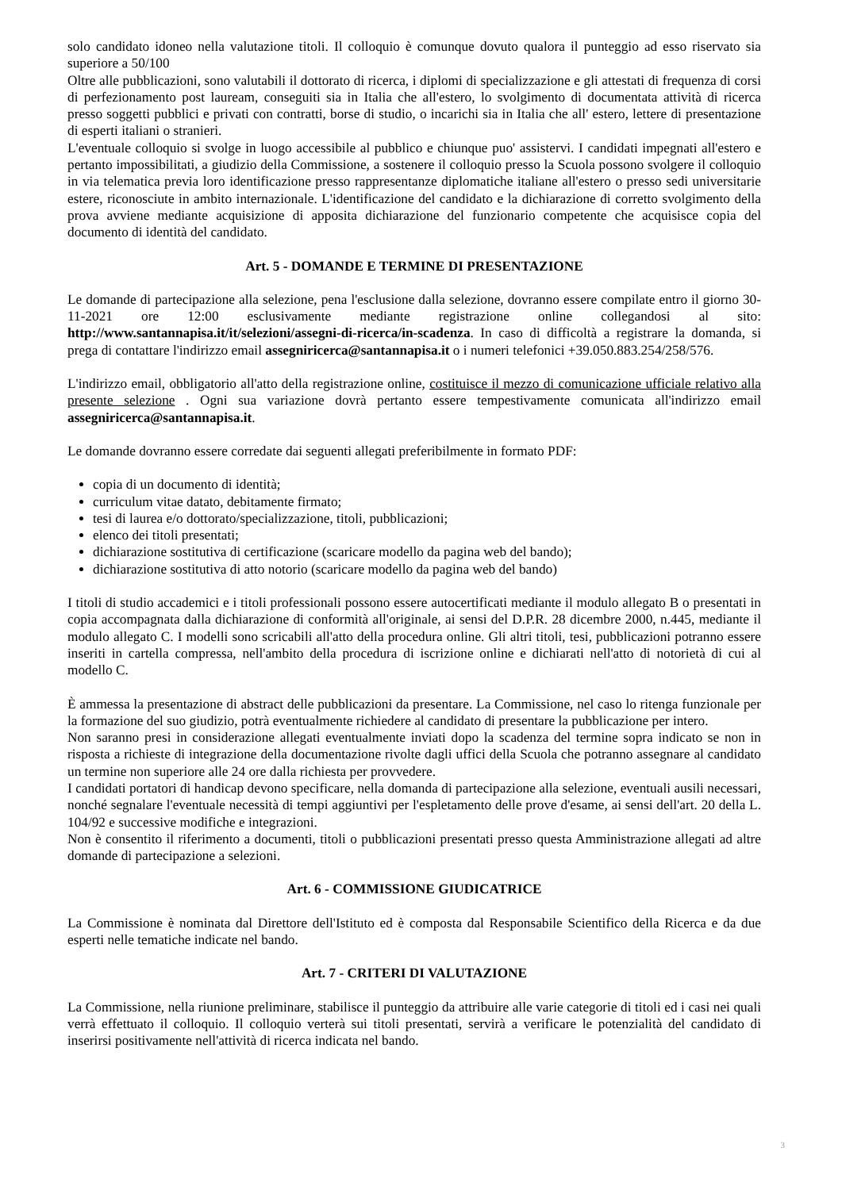solo candidato idoneo nella valutazione titoli. Il colloquio è comunque dovuto qualora il punteggio ad esso riservato sia superiore a 50/100
Oltre alle pubblicazioni, sono valutabili il dottorato di ricerca, i diplomi di specializzazione e gli attestati di frequenza di corsi di perfezionamento post lauream, conseguiti sia in Italia che all'estero, lo svolgimento di documentata attività di ricerca presso soggetti pubblici e privati con contratti, borse di studio, o incarichi sia in Italia che all' estero, lettere di presentazione di esperti italiani o stranieri.
L'eventuale colloquio si svolge in luogo accessibile al pubblico e chiunque puo' assistervi. I candidati impegnati all'estero e pertanto impossibilitati, a giudizio della Commissione, a sostenere il colloquio presso la Scuola possono svolgere il colloquio in via telematica previa loro identificazione presso rappresentanze diplomatiche italiane all'estero o presso sedi universitarie estere, riconosciute in ambito internazionale. L'identificazione del candidato e la dichiarazione di corretto svolgimento della prova avviene mediante acquisizione di apposita dichiarazione del funzionario competente che acquisisce copia del documento di identità del candidato.
Art. 5 - DOMANDE E TERMINE DI PRESENTAZIONE
Le domande di partecipazione alla selezione, pena l'esclusione dalla selezione, dovranno essere compilate entro il giorno 30-11-2021 ore 12:00 esclusivamente mediante registrazione online collegandosi al sito: http://www.santannapisa.it/it/selezioni/assegni-di-ricerca/in-scadenza. In caso di difficoltà a registrare la domanda, si prega di contattare l'indirizzo email assegniricerca@santannapisa.it o i numeri telefonici +39.050.883.254/258/576.
L'indirizzo email, obbligatorio all'atto della registrazione online, costituisce il mezzo di comunicazione ufficiale relativo alla presente selezione . Ogni sua variazione dovrà pertanto essere tempestivamente comunicata all'indirizzo email assegniricerca@santannapisa.it.
Le domande dovranno essere corredate dai seguenti allegati preferibilmente in formato PDF:
copia di un documento di identità;
curriculum vitae datato, debitamente firmato;
tesi di laurea e/o dottorato/specializzazione, titoli, pubblicazioni;
elenco dei titoli presentati;
dichiarazione sostitutiva di certificazione (scaricare modello da pagina web del bando);
dichiarazione sostitutiva di atto notorio (scaricare modello da pagina web del bando)
I titoli di studio accademici e i titoli professionali possono essere autocertificati mediante il modulo allegato B o presentati in copia accompagnata dalla dichiarazione di conformità all'originale, ai sensi del D.P.R. 28 dicembre 2000, n.445, mediante il modulo allegato C. I modelli sono scricabili all'atto della procedura online. Gli altri titoli, tesi, pubblicazioni potranno essere inseriti in cartella compressa, nell'ambito della procedura di iscrizione online e dichiarati nell'atto di notorietà di cui al modello C.
È ammessa la presentazione di abstract delle pubblicazioni da presentare. La Commissione, nel caso lo ritenga funzionale per la formazione del suo giudizio, potrà eventualmente richiedere al candidato di presentare la pubblicazione per intero.
Non saranno presi in considerazione allegati eventualmente inviati dopo la scadenza del termine sopra indicato se non in risposta a richieste di integrazione della documentazione rivolte dagli uffici della Scuola che potranno assegnare al candidato un termine non superiore alle 24 ore dalla richiesta per provvedere.
I candidati portatori di handicap devono specificare, nella domanda di partecipazione alla selezione, eventuali ausili necessari, nonché segnalare l'eventuale necessità di tempi aggiuntivi per l'espletamento delle prove d'esame, ai sensi dell'art. 20 della L. 104/92 e successive modifiche e integrazioni.
Non è consentito il riferimento a documenti, titoli o pubblicazioni presentati presso questa Amministrazione allegati ad altre domande di partecipazione a selezioni.
Art. 6 - COMMISSIONE GIUDICATRICE
La Commissione è nominata dal Direttore dell'Istituto ed è composta dal Responsabile Scientifico della Ricerca e da due esperti nelle tematiche indicate nel bando.
Art. 7 - CRITERI DI VALUTAZIONE
La Commissione, nella riunione preliminare, stabilisce il punteggio da attribuire alle varie categorie di titoli ed i casi nei quali verrà effettuato il colloquio. Il colloquio verterà sui titoli presentati, servirà a verificare le potenzialità del candidato di inserirsi positivamente nell'attività di ricerca indicata nel bando.
3